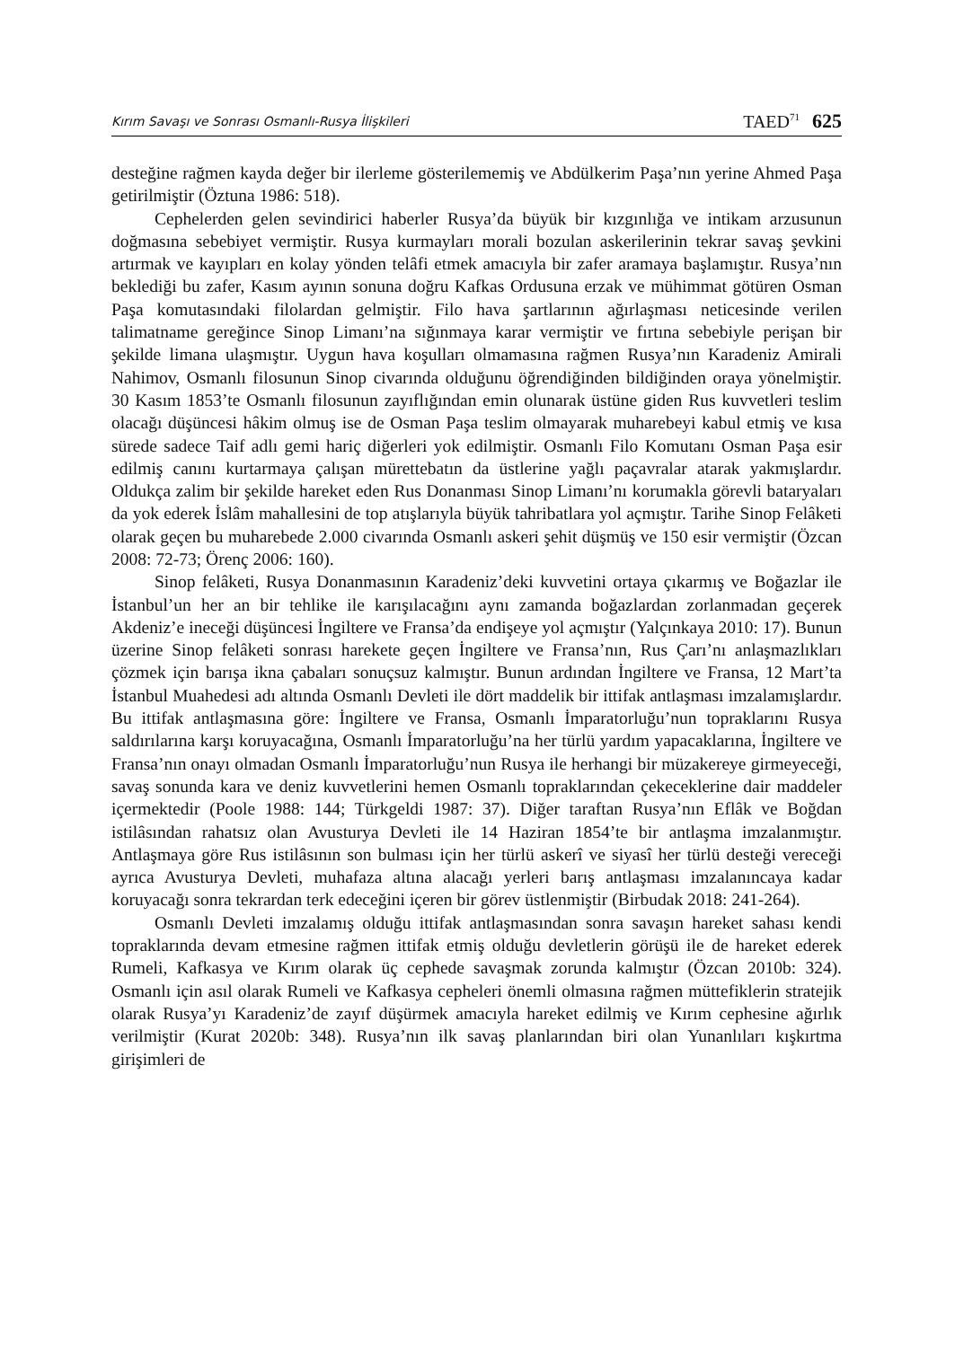Kırım Savaşı ve Sonrası Osmanlı-Rusya İlişkileri TAED<sup>71</sup> 625
desteğine rağmen kayda değer bir ilerleme gösterilememiş ve Abdülkerim Paşa’nın yerine Ahmed Paşa getirilmiştir (Öztuna 1986: 518).
Cephelerden gelen sevindirici haberler Rusya’da büyük bir kızgınlığa ve intikam arzusunun doğmasına sebebiyet vermiştir. Rusya kurmayları morali bozulan askerilerinin tekrar savaş şevkini artırmak ve kayıpları en kolay yönden telâfi etmek amacıyla bir zafer aramaya başlamıştır. Rusya’nın beklediği bu zafer, Kasım ayının sonuna doğru Kafkas Ordusuna erzak ve mühimmat götüren Osman Paşa komutasındaki filolardan gelmiştir. Filo hava şartlarının ağırlaşması neticesinde verilen talimatname gereğince Sinop Limanı’na sığınmaya karar vermiştir ve fırtına sebebiyle perişan bir şekilde limana ulaşmıştır. Uygun hava koşulları olmamasına rağmen Rusya’nın Karadeniz Amirali Nahimov, Osmanlı filosunun Sinop civarında olduğunu öğrendiğinden bildiğinden oraya yönelmiştir. 30 Kasım 1853’te Osmanlı filosunun zayıflığından emin olunarak üstüne giden Rus kuvvetleri teslim olacağı düşüncesi hâkim olmuş ise de Osman Paşa teslim olmayarak muharebeyi kabul etmiş ve kısa sürede sadece Taif adlı gemi hariç diğerleri yok edilmiştir. Osmanlı Filo Komutanı Osman Paşa esir edilmiş canını kurtarmaya çalışan mürettebatın da üstlerine yağlı paçavralar atarak yakmışlardır. Oldukça zalim bir şekilde hareket eden Rus Donanması Sinop Limanı’nı korumakla görevli bataryaları da yok ederek İslâm mahallesini de top atışlarıyla büyük tahribatlara yol açmıştır. Tarihe Sinop Felâketi olarak geçen bu muharebede 2.000 civarında Osmanlı askeri şehit düşmüş ve 150 esir vermiştir (Özcan 2008: 72-73; Örenç 2006: 160).
Sinop felâketi, Rusya Donanmasının Karadeniz’deki kuvvetini ortaya çıkarmış ve Boğazlar ile İstanbul’un her an bir tehlike ile karışılacağını aynı zamanda boğazlardan zorlanmadan geçerek Akdeniz’e ineceği düşüncesi İngiltere ve Fransa’da endişeye yol açmıştır (Yalçınkaya 2010: 17). Bunun üzerine Sinop felâketi sonrası harekete geçen İngiltere ve Fransa’nın, Rus Çarı’nı anlaşmazlıkları çözmek için barışa ikna çabaları sonuçsuz kalmıştır. Bunun ardından İngiltere ve Fransa, 12 Mart’ta İstanbul Muahedesi adı altında Osmanlı Devleti ile dört maddelik bir ittifak antlaşması imzalamışlardır. Bu ittifak antlaşmasına göre: İngiltere ve Fransa, Osmanlı İmparatorluğu’nun topraklarını Rusya saldırılarına karşı koruyacağına, Osmanlı İmparatorluğu’na her türlü yardım yapacaklarına, İngiltere ve Fransa’nın onayı olmadan Osmanlı İmparatorluğu’nun Rusya ile herhangi bir müzakereye girmeyeceği, savaş sonunda kara ve deniz kuvvetlerini hemen Osmanlı topraklarından çekeceklerine dair maddeler içermektedir (Poole 1988: 144; Türkgeldi 1987: 37). Diğer taraftan Rusya’nın Eflâk ve Boğdan istilâsından rahatsız olan Avusturya Devleti ile 14 Haziran 1854’te bir antlaşma imzalanmıştır. Antlaşmaya göre Rus istilâsının son bulması için her türlü askerî ve siyasî her türlü desteği vereceği ayrıca Avusturya Devleti, muhafaza altına alacağı yerleri barış antlaşması imzalanıncaya kadar koruyacağı sonra tekrardan terk edeceğini içeren bir görev üstlenmiştir (Birbudak 2018: 241-264).
Osmanlı Devleti imzalamış olduğu ittifak antlaşmasından sonra savaşın hareket sahası kendi topraklarında devam etmesine rağmen ittifak etmiş olduğu devletlerin görüşü ile de hareket ederek Rumeli, Kafkasya ve Kırım olarak üç cephede savaşmak zorunda kalmıştır (Özcan 2010b: 324). Osmanlı için asıl olarak Rumeli ve Kafkasya cepheleri önemli olmasına rağmen müttefiklerin stratejik olarak Rusya’yı Karadeniz’de zayıf düşürmek amacıyla hareket edilmiş ve Kırım cephesine ağırlık verilmiştir (Kurat 2020b: 348). Rusya’nın ilk savaş planlarından biri olan Yunanlıları kışkırtma girişimleri de